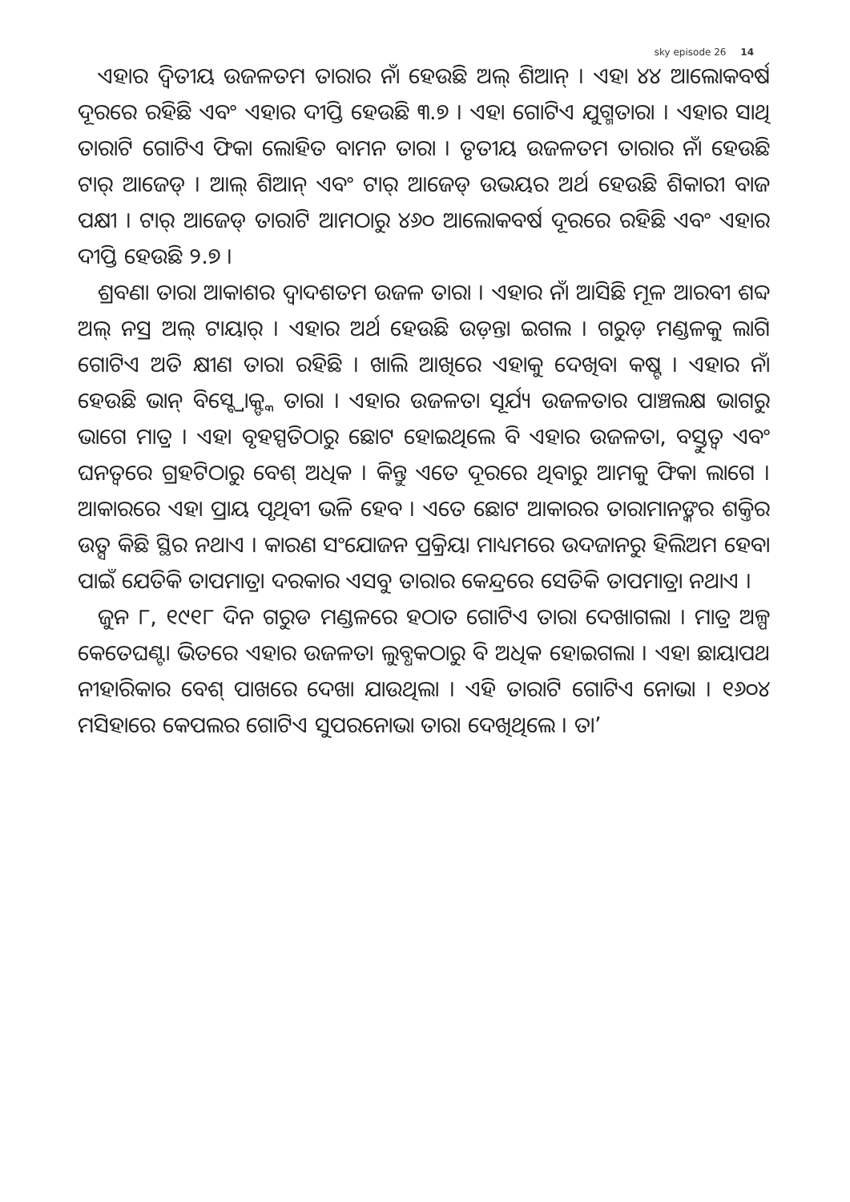sky episode 26 14
ଏହାର ଦ୍ୱିତୀୟ ଉଜଳତମ ତାରାର ନାଁ ହେଉଛି ଅଲ୍ ଶିଆନ୍ । ଏହା ୪୪ ଆଲୋକବର୍ଷ ଦୂରରେ ରହିଛି ଏବଂ ଏହାର ଦୀପ୍ତି ହେଉଛି ୩.୭ । ଏହା ଗୋଟିଏ ଯୁଗ୍ମତାରା । ଏହାର ସାଥି ତାରାଟି ଗୋଟିଏ ଫିକା ଲୋହିତ ବାମନ ତାରା । ତୃତୀୟ ଉଜଳତମ ତାରାର ନାଁ ହେଉଛି ଟାର୍ ଆଜେଡ୍ । ଆଲ୍ ଶିଆନ୍ ଏବଂ ଟାର୍ ଆଜେଡ୍ ଉଭୟର ଅର୍ଥ ହେଉଛି ଶିକାରୀ ବାଜ ପକ୍ଷୀ । ଟାର୍ ଆଜେଡ୍ ତାରାଟି ଆମଠାରୁ ୪୬୦ ଆଲୋକବର୍ଷ ଦୂରରେ ରହିଛି ଏବଂ ଏହାର ଦୀପ୍ତି ହେଉଛି ୨.୭ ।
ଶ୍ରବଣା ତାରା ଆକାଶର ଦ୍ୱାଦଶତମ ଉଜଳ ତାରା । ଏହାର ନାଁ ଆସିଛି ମୂଳ ଆରବୀ ଶବ୍ଦ ଅଲ୍ ନସ୍ର ଅଲ୍ ଟାୟାର୍ । ଏହାର ଅର୍ଥ ହେଉଛି ଉଡ଼ନ୍ତା ଇଗଲ । ଗରୁଡ଼ ମଣ୍ଡଳକୁ ଲାଗି ଗୋଟିଏ ଅତି କ୍ଷୀଣ ତାରା ରହିଛି । ଖାଲି ଆଖିରେ ଏହାକୁ ଦେଖିବା କଷ୍ଟ । ଏହାର ନାଁ ହେଉଛି ଭାନ୍ ବିସ୍ବ୍ରୋକ୍ଙ୍କ ତାରା । ଏହାର ଉଜଳତା ସୂର୍ଯ୍ୟ ଉଜଳତାର ପାଞ୍ଚଲକ୍ଷ ଭାଗରୁ ଭାଗେ ମାତ୍ର । ଏହା ବୃହସ୍ପତିଠାରୁ ଛୋଟ ହୋଇଥିଲେ ବି ଏହାର ଉଜଳତା, ବସ୍ତୁତ୍ୱ ଏବଂ ଘନତ୍ୱରେ ଗ୍ରହଟିଠାରୁ ବେଶ୍ ଅଧିକ । କିନ୍ତୁ ଏତେ ଦୂରରେ ଥିବାରୁ ଆମକୁ ଫିକା ଲାଗେ । ଆକାରରେ ଏହା ପ୍ରାୟ ପୃଥିବୀ ଭଳି ହେବ । ଏତେ ଛୋଟ ଆକାରର ତାରାମାନଙ୍କର ଶକ୍ତିର ଉତ୍ସ କିଛି ସ୍ଥିର ନଥାଏ । କାରଣ ସଂଯୋଜନ ପ୍ରକ୍ରିୟା ମାଧ୍ୟମରେ ଉଦଜାନରୁ ହିଲିଅମ ହେବା ପାଇଁ ଯେତିକି ତାପମାତ୍ରା ଦରକାର ଏସବୁ ତାରାର କେନ୍ଦ୍ରରେ ସେତିକି ତାପମାତ୍ରା ନଥାଏ ।
ଜୁନ ୮, ୧୯୧୮ ଦିନ ଗରୁଡ ମଣ୍ଡଳରେ ହଠାତ ଗୋଟିଏ ତାରା ଦେଖାଗଲା । ମାତ୍ର ଅଳ୍ପ କେତେଘଣ୍ଟା ଭିତରେ ଏହାର ଉଜଳତା ଲୁବ୍ଧକଠାରୁ ବି ଅଧିକ ହୋଇଗଲା । ଏହା ଛାୟାପଥ ନୀହାରିକାର ବେଶ୍ ପାଖରେ ଦେଖା ଯାଉଥିଲା । ଏହି ତାରାଟି ଗୋଟିଏ ନୋଭା । ୧୬୦୪ ମସିହାରେ କେପଲର ଗୋଟିଏ ସୁପରନୋଭା ତାରା ଦେଖିଥିଲେ । ତା’